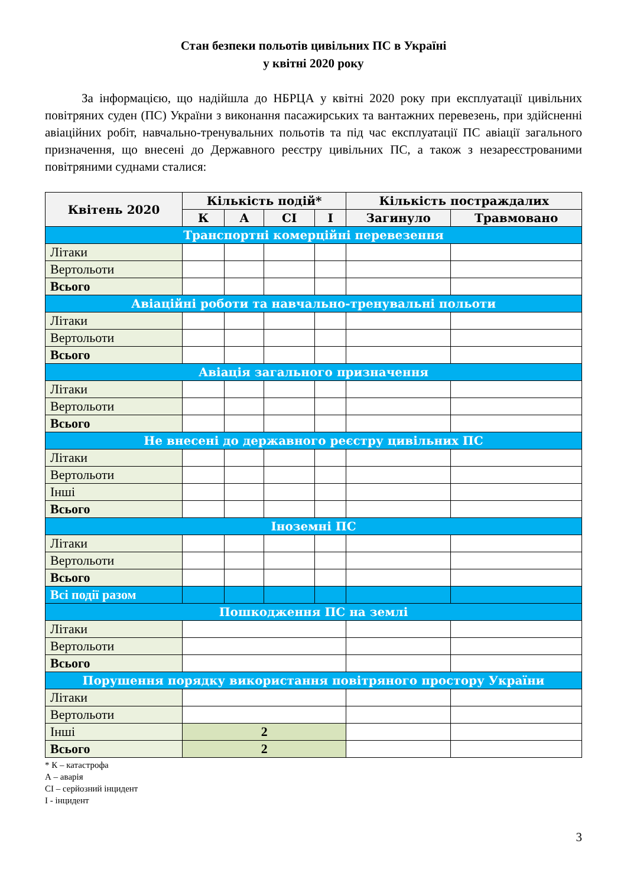Стан безпеки польотів цивільних ПС в Україні
у квітні 2020 року
За інформацією, що надійшла до НБРЦА у квітні 2020 року при експлуатації цивільних повітряних суден (ПС) України з виконання пасажирських та вантажних перевезень, при здійсненні авіаційних робіт, навчально-тренувальних польотів та під час експлуатації ПС авіації загального призначення, що внесені до Державного реєстру цивільних ПС, а також з незареєстрованими повітряними суднами сталися:
| Квітень 2020 | Кількість подій* | | | | Кількість постраждалих | |
| --- | --- | --- | --- | --- | --- | --- |
| | К | А | СІ | І | Загинуло | Травмовано |
| Транспортні комерційні перевезення | | | | | | |
| Літаки | | | | | | |
| Вертольоти | | | | | | |
| Всього | | | | | | |
| Авіаційні роботи та навчально-тренувальні польоти | | | | | | |
| Літаки | | | | | | |
| Вертольоти | | | | | | |
| Всього | | | | | | |
| Авіація загального призначення | | | | | | |
| Літаки | | | | | | |
| Вертольоти | | | | | | |
| Всього | | | | | | |
| Не внесені до державного реєстру цивільних ПС | | | | | | |
| Літаки | | | | | | |
| Вертольоти | | | | | | |
| Інші | | | | | | |
| Всього | | | | | | |
| Іноземні ПС | | | | | | |
| Літаки | | | | | | |
| Вертольоти | | | | | | |
| Всього | | | | | | |
| Всі події разом | | | | | | |
| Пошкодження ПС на землі | | | | | | |
| Літаки | | | | | | |
| Вертольоти | | | | | | |
| Всього | | | | | | |
| Порушення порядку використання повітряного простору України | | | | | | |
| Літаки | | | | | | |
| Вертольоти | | | | | | |
| Інші | 2 | | | | | |
| Всього | 2 | | | | | |
* К – катастрофа
А – аварія
СІ – серйозний інцидент
І - інцидент
3